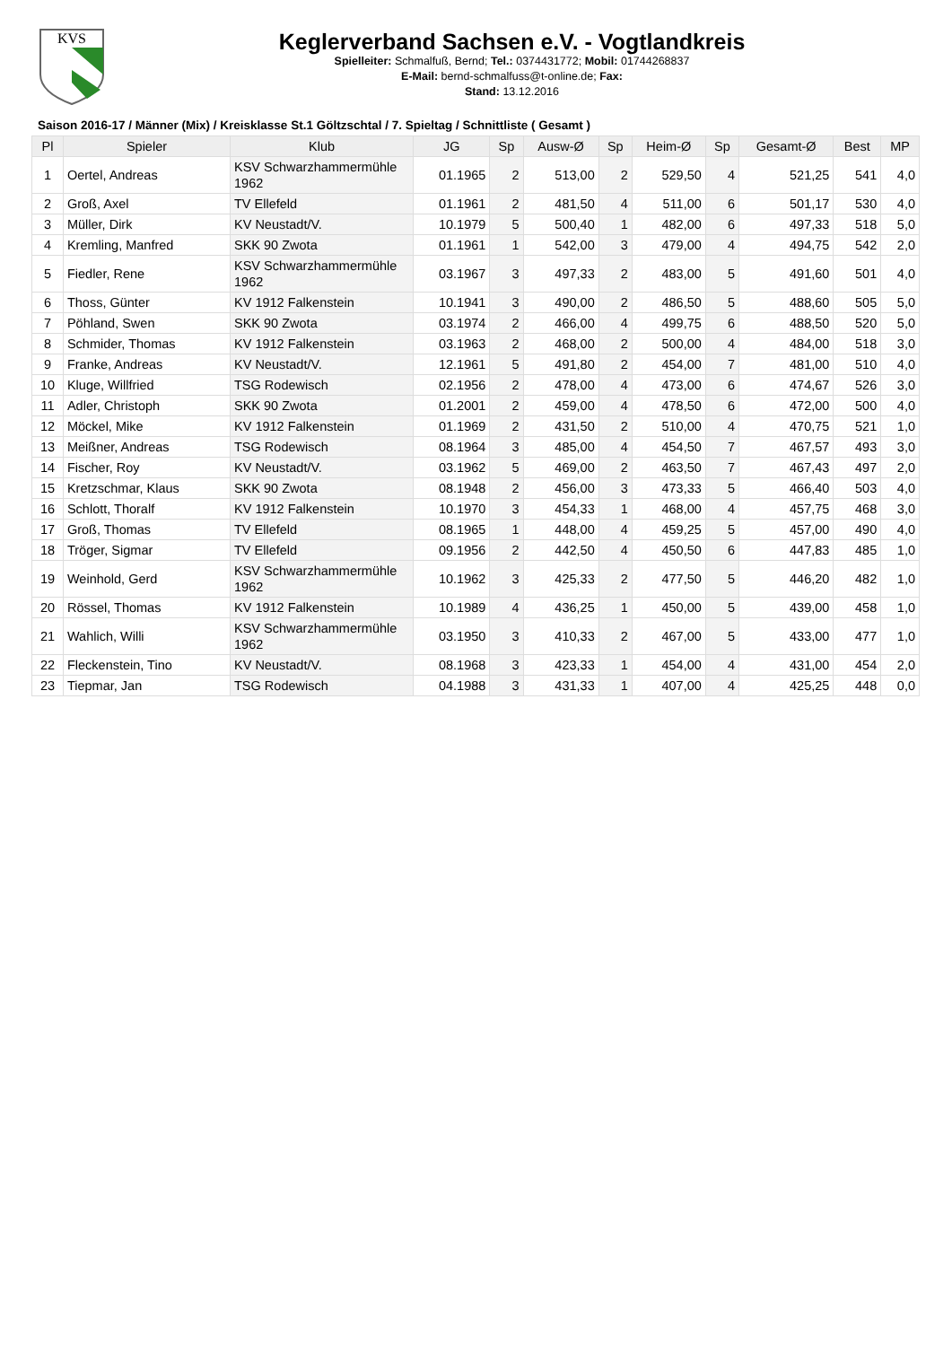KVS
Keglerverband Sachsen e.V. - Vogtlandkreis
Spielleiter: Schmalfuß, Bernd; Tel.: 0374431772; Mobil: 01744268837
E-Mail: bernd-schmalfuss@t-online.de; Fax:
Stand: 13.12.2016
Saison 2016-17 / Männer (Mix) / Kreisklasse St.1 Göltzschtal / 7. Spieltag / Schnittliste ( Gesamt )
| Pl | Spieler | Klub | JG | Sp | Ausw-Ø | Sp | Heim-Ø | Sp | Gesamt-Ø | Best | MP |
| --- | --- | --- | --- | --- | --- | --- | --- | --- | --- | --- | --- |
| 1 | Oertel, Andreas | KSV Schwarzhammermühle 1962 | 01.1965 | 2 | 513,00 | 2 | 529,50 | 4 | 521,25 | 541 | 4,0 |
| 2 | Groß, Axel | TV Ellefeld | 01.1961 | 2 | 481,50 | 4 | 511,00 | 6 | 501,17 | 530 | 4,0 |
| 3 | Müller, Dirk | KV Neustadt/V. | 10.1979 | 5 | 500,40 | 1 | 482,00 | 6 | 497,33 | 518 | 5,0 |
| 4 | Kremling, Manfred | SKK 90 Zwota | 01.1961 | 1 | 542,00 | 3 | 479,00 | 4 | 494,75 | 542 | 2,0 |
| 5 | Fiedler, Rene | KSV Schwarzhammermühle 1962 | 03.1967 | 3 | 497,33 | 2 | 483,00 | 5 | 491,60 | 501 | 4,0 |
| 6 | Thoss, Günter | KV 1912 Falkenstein | 10.1941 | 3 | 490,00 | 2 | 486,50 | 5 | 488,60 | 505 | 5,0 |
| 7 | Pöhland, Swen | SKK 90 Zwota | 03.1974 | 2 | 466,00 | 4 | 499,75 | 6 | 488,50 | 520 | 5,0 |
| 8 | Schmider, Thomas | KV 1912 Falkenstein | 03.1963 | 2 | 468,00 | 2 | 500,00 | 4 | 484,00 | 518 | 3,0 |
| 9 | Franke, Andreas | KV Neustadt/V. | 12.1961 | 5 | 491,80 | 2 | 454,00 | 7 | 481,00 | 510 | 4,0 |
| 10 | Kluge, Willfried | TSG Rodewisch | 02.1956 | 2 | 478,00 | 4 | 473,00 | 6 | 474,67 | 526 | 3,0 |
| 11 | Adler, Christoph | SKK 90 Zwota | 01.2001 | 2 | 459,00 | 4 | 478,50 | 6 | 472,00 | 500 | 4,0 |
| 12 | Möckel, Mike | KV 1912 Falkenstein | 01.1969 | 2 | 431,50 | 2 | 510,00 | 4 | 470,75 | 521 | 1,0 |
| 13 | Meißner, Andreas | TSG Rodewisch | 08.1964 | 3 | 485,00 | 4 | 454,50 | 7 | 467,57 | 493 | 3,0 |
| 14 | Fischer, Roy | KV Neustadt/V. | 03.1962 | 5 | 469,00 | 2 | 463,50 | 7 | 467,43 | 497 | 2,0 |
| 15 | Kretzschmar, Klaus | SKK 90 Zwota | 08.1948 | 2 | 456,00 | 3 | 473,33 | 5 | 466,40 | 503 | 4,0 |
| 16 | Schlott, Thoralf | KV 1912 Falkenstein | 10.1970 | 3 | 454,33 | 1 | 468,00 | 4 | 457,75 | 468 | 3,0 |
| 17 | Groß, Thomas | TV Ellefeld | 08.1965 | 1 | 448,00 | 4 | 459,25 | 5 | 457,00 | 490 | 4,0 |
| 18 | Tröger, Sigmar | TV Ellefeld | 09.1956 | 2 | 442,50 | 4 | 450,50 | 6 | 447,83 | 485 | 1,0 |
| 19 | Weinhold, Gerd | KSV Schwarzhammermühle 1962 | 10.1962 | 3 | 425,33 | 2 | 477,50 | 5 | 446,20 | 482 | 1,0 |
| 20 | Rössel, Thomas | KV 1912 Falkenstein | 10.1989 | 4 | 436,25 | 1 | 450,00 | 5 | 439,00 | 458 | 1,0 |
| 21 | Wahlich, Willi | KSV Schwarzhammermühle 1962 | 03.1950 | 3 | 410,33 | 2 | 467,00 | 5 | 433,00 | 477 | 1,0 |
| 22 | Fleckenstein, Tino | KV Neustadt/V. | 08.1968 | 3 | 423,33 | 1 | 454,00 | 4 | 431,00 | 454 | 2,0 |
| 23 | Tiepmar, Jan | TSG Rodewisch | 04.1988 | 3 | 431,33 | 1 | 407,00 | 4 | 425,25 | 448 | 0,0 |